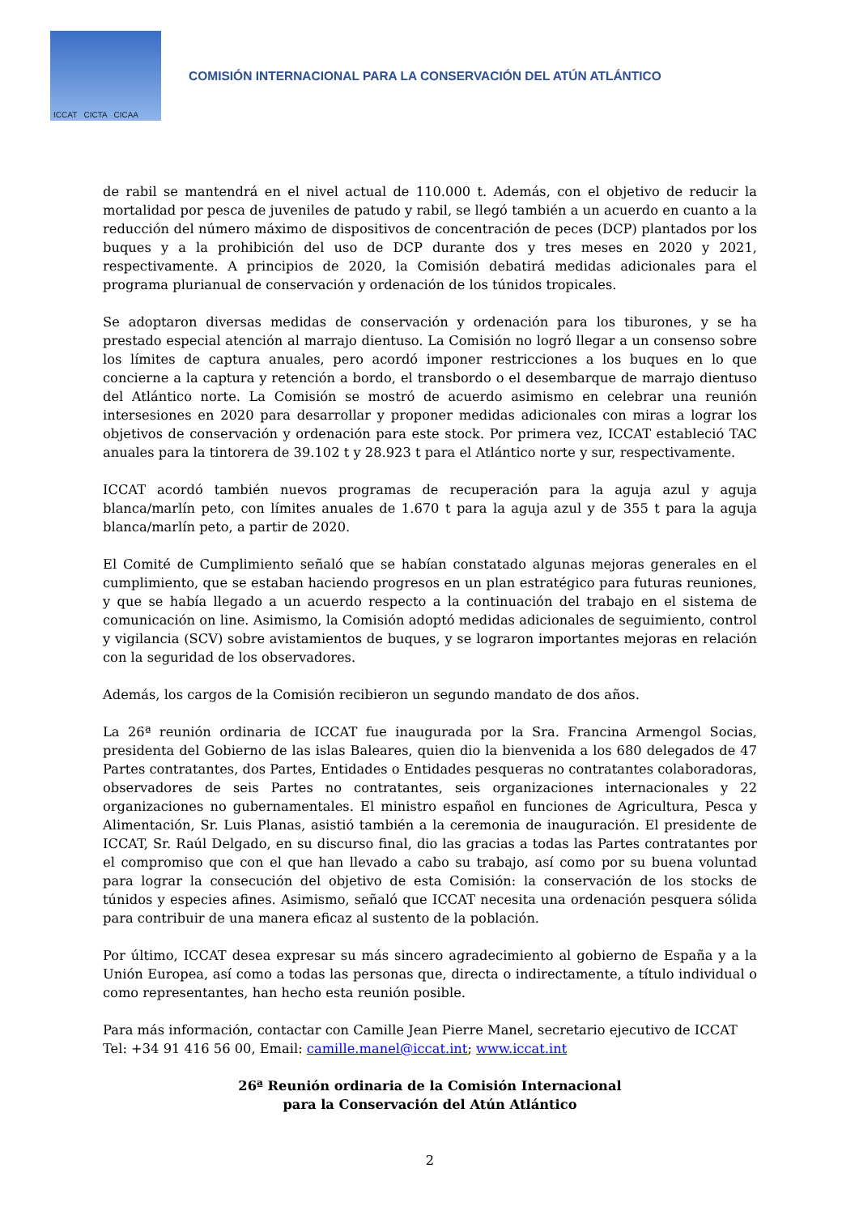ICCAT CICTA CICAA
COMISIÓN INTERNACIONAL PARA LA CONSERVACIÓN DEL ATÚN ATLÁNTICO
de rabil se mantendrá en el nivel actual de 110.000 t. Además, con el objetivo de reducir la mortalidad por pesca de juveniles de patudo y rabil, se llegó también a un acuerdo en cuanto a la reducción del número máximo de dispositivos de concentración de peces (DCP) plantados por los buques y a la prohibición del uso de DCP durante dos y tres meses en 2020 y 2021, respectivamente. A principios de 2020, la Comisión debatirá medidas adicionales para el programa plurianual de conservación y ordenación de los túnidos tropicales.
Se adoptaron diversas medidas de conservación y ordenación para los tiburones, y se ha prestado especial atención al marrajo dientuso. La Comisión no logró llegar a un consenso sobre los límites de captura anuales, pero acordó imponer restricciones a los buques en lo que concierne a la captura y retención a bordo, el transbordo o el desembarque de marrajo dientuso del Atlántico norte. La Comisión se mostró de acuerdo asimismo en celebrar una reunión intersesiones en 2020 para desarrollar y proponer medidas adicionales con miras a lograr los objetivos de conservación y ordenación para este stock. Por primera vez, ICCAT estableció TAC anuales para la tintorera de 39.102 t y 28.923 t para el Atlántico norte y sur, respectivamente.
ICCAT acordó también nuevos programas de recuperación para la aguja azul y aguja blanca/marlín peto, con límites anuales de 1.670 t para la aguja azul y de 355 t para la aguja blanca/marlín peto, a partir de 2020.
El Comité de Cumplimiento señaló que se habían constatado algunas mejoras generales en el cumplimiento, que se estaban haciendo progresos en un plan estratégico para futuras reuniones, y que se había llegado a un acuerdo respecto a la continuación del trabajo en el sistema de comunicación on line. Asimismo, la Comisión adoptó medidas adicionales de seguimiento, control y vigilancia (SCV) sobre avistamientos de buques, y se lograron importantes mejoras en relación con la seguridad de los observadores.
Además, los cargos de la Comisión recibieron un segundo mandato de dos años.
La 26ª reunión ordinaria de ICCAT fue inaugurada por la Sra. Francina Armengol Socias, presidenta del Gobierno de las islas Baleares, quien dio la bienvenida a los 680 delegados de 47 Partes contratantes, dos Partes, Entidades o Entidades pesqueras no contratantes colaboradoras, observadores de seis Partes no contratantes, seis organizaciones internacionales y 22 organizaciones no gubernamentales. El ministro español en funciones de Agricultura, Pesca y Alimentación, Sr. Luis Planas, asistió también a la ceremonia de inauguración. El presidente de ICCAT, Sr. Raúl Delgado, en su discurso final, dio las gracias a todas las Partes contratantes por el compromiso que con el que han llevado a cabo su trabajo, así como por su buena voluntad para lograr la consecución del objetivo de esta Comisión: la conservación de los stocks de túnidos y especies afines. Asimismo, señaló que ICCAT necesita una ordenación pesquera sólida para contribuir de una manera eficaz al sustento de la población.
Por último, ICCAT desea expresar su más sincero agradecimiento al gobierno de España y a la Unión Europea, así como a todas las personas que, directa o indirectamente, a título individual o como representantes, han hecho esta reunión posible.
Para más información, contactar con Camille Jean Pierre Manel, secretario ejecutivo de ICCAT
Tel: +34 91 416 56 00, Email: camille.manel@iccat.int; www.iccat.int
26ª Reunión ordinaria de la Comisión Internacional
para la Conservación del Atún Atlántico
2